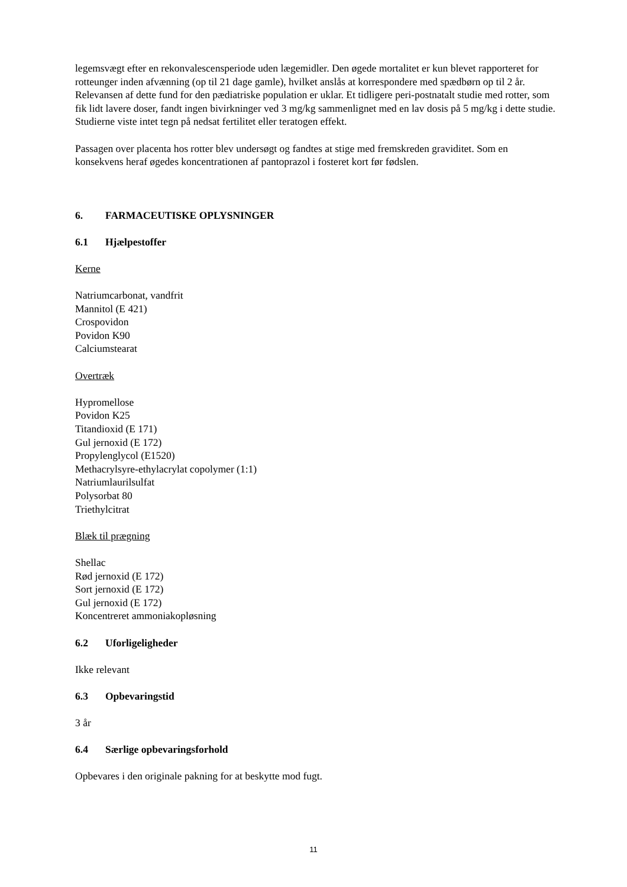legemsvægt efter en rekonvalescensperiode uden lægemidler. Den øgede mortalitet er kun blevet rapporteret for rotteunger inden afvænning (op til 21 dage gamle), hvilket anslås at korrespondere med spædbørn op til 2 år. Relevansen af dette fund for den pædiatriske population er uklar. Et tidligere peri-postnatalt studie med rotter, som fik lidt lavere doser, fandt ingen bivirkninger ved 3 mg/kg sammenlignet med en lav dosis på 5 mg/kg i dette studie. Studierne viste intet tegn på nedsat fertilitet eller teratogen effekt.
Passagen over placenta hos rotter blev undersøgt og fandtes at stige med fremskreden graviditet. Som en konsekvens heraf øgedes koncentrationen af pantoprazol i fosteret kort før fødslen.
6. FARMACEUTISKE OPLYSNINGER
6.1 Hjælpestoffer
Kerne
Natriumcarbonat, vandfrit
Mannitol (E 421)
Crospovidon
Povidon K90
Calciumstearat
Overtræk
Hypromellose
Povidon K25
Titandioxid (E 171)
Gul jernoxid (E 172)
Propylenglycol (E1520)
Methacrylsyre-ethylacrylat copolymer (1:1)
Natriumlaurilsulfat
Polysorbat 80
Triethylcitrat
Blæk til prægning
Shellac
Rød jernoxid (E 172)
Sort jernoxid (E 172)
Gul jernoxid (E 172)
Koncentreret ammoniakopløsning
6.2 Uforligeligheder
Ikke relevant
6.3 Opbevaringstid
3 år
6.4 Særlige opbevaringsforhold
Opbevares i den originale pakning for at beskytte mod fugt.
11